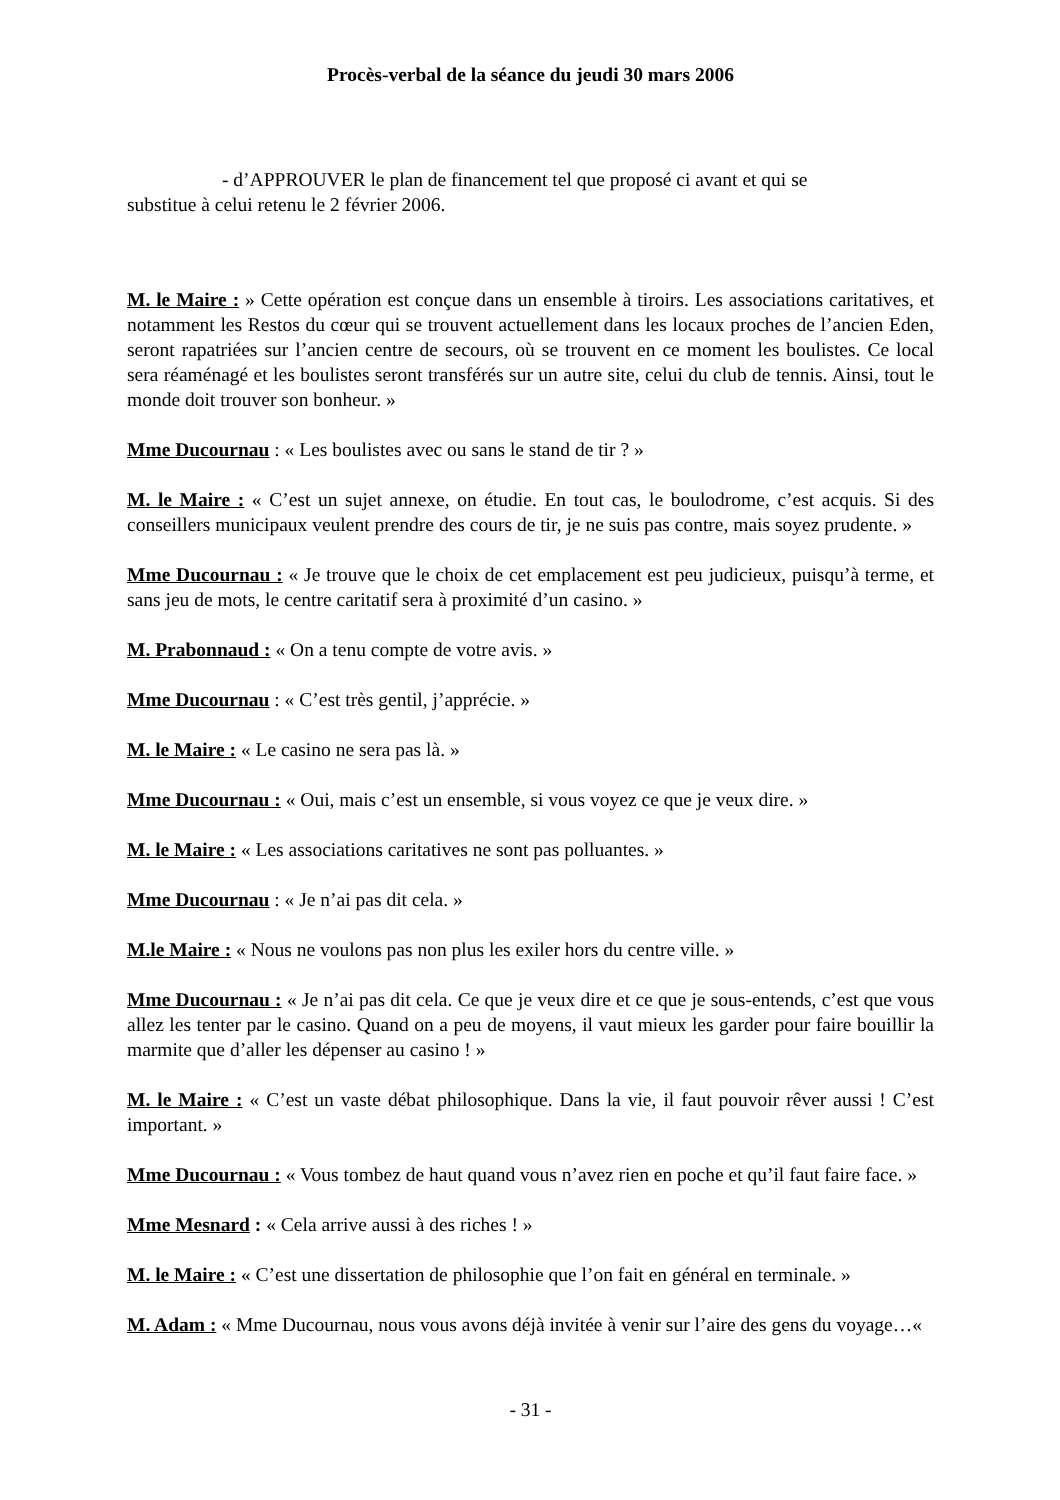Procès-verbal de la séance du jeudi 30 mars 2006
- d’APPROUVER le plan de financement tel que proposé ci avant et qui se
substitue à celui retenu le 2 février 2006.
M. le Maire : » Cette opération est conçue dans un ensemble à tiroirs. Les associations caritatives, et notamment les Restos du cœur qui se trouvent actuellement dans les locaux proches de l’ancien Eden, seront rapatriées sur l’ancien centre de secours, où se trouvent en ce moment les boulistes. Ce local sera réaménagé et les boulistes seront transférés sur un autre site, celui du club de tennis. Ainsi, tout le monde doit trouver son bonheur. »
Mme Ducournau : « Les boulistes avec ou sans le stand de tir ? »
M. le Maire : « C’est un sujet annexe, on étudie. En tout cas, le boulodrome, c’est acquis. Si des conseillers municipaux veulent prendre des cours de tir, je ne suis pas contre, mais soyez prudente. »
Mme Ducournau : « Je trouve que le choix de cet emplacement est peu judicieux, puisqu’à terme, et sans jeu de mots, le centre caritatif sera à proximité d’un casino. »
M. Prabonnaud : « On a tenu compte de votre avis. »
Mme Ducournau : « C’est très gentil, j’apprécie. »
M. le Maire : « Le casino ne sera pas là. »
Mme Ducournau : « Oui, mais c’est un ensemble, si vous voyez ce que je veux dire. »
M. le Maire : « Les associations caritatives ne sont pas polluantes. »
Mme Ducournau : « Je n’ai pas dit cela. »
M.le Maire : « Nous ne voulons pas non plus les exiler hors du centre ville. »
Mme Ducournau : « Je n’ai pas dit cela. Ce que je veux dire et ce que je sous-entends, c’est que vous allez les tenter par le casino. Quand on a peu de moyens, il vaut mieux les garder pour faire bouillir la marmite que d’aller les dépenser au casino ! »
M. le Maire : « C’est un vaste débat philosophique. Dans la vie, il faut pouvoir rêver aussi ! C’est important. »
Mme Ducournau : « Vous tombez de haut quand vous n’avez rien en poche et qu’il faut faire face. »
Mme Mesnard : « Cela arrive aussi à des riches ! »
M. le Maire : « C’est une dissertation de philosophie que l’on fait en général en terminale. »
M. Adam : « Mme Ducournau, nous vous avons déjà invitée à venir sur l’aire des gens du voyage…«
- 31 -